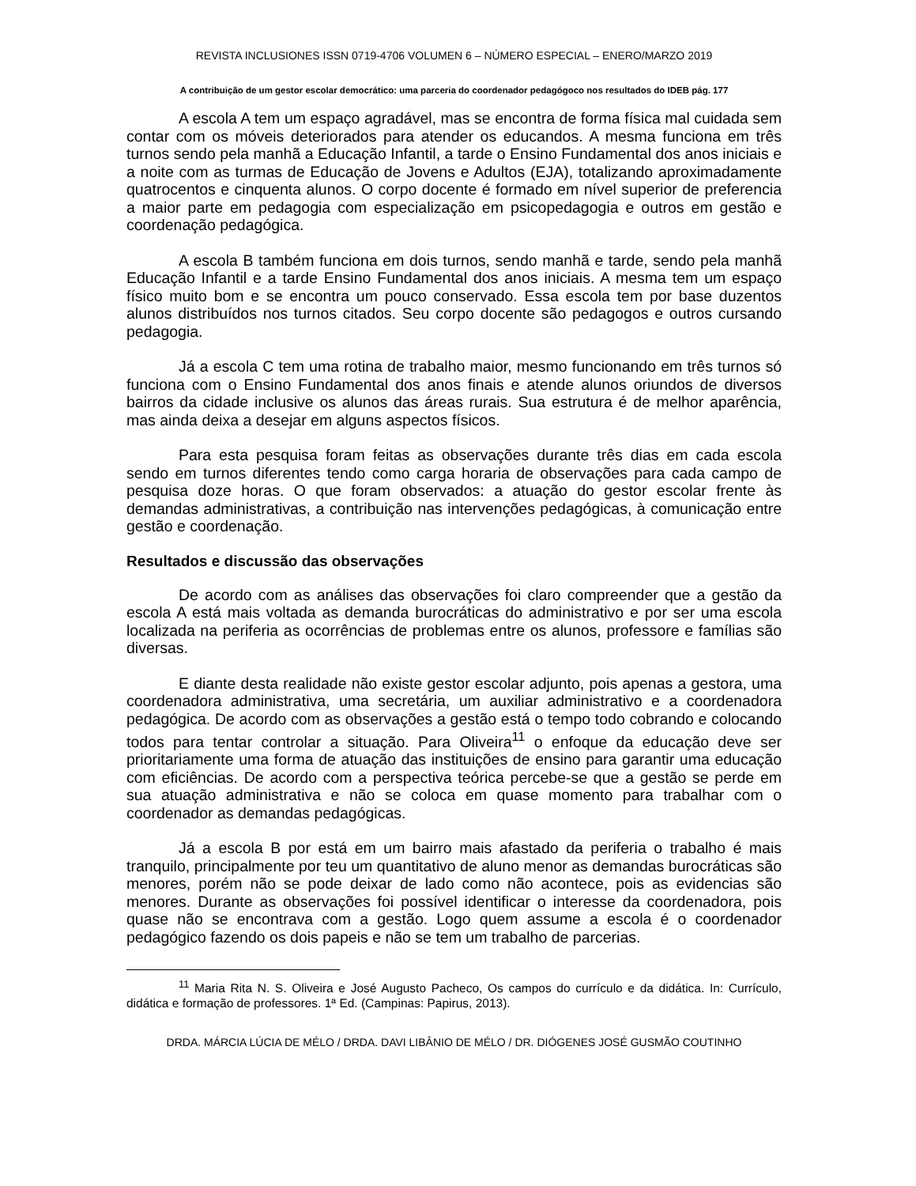REVISTA INCLUSIONES ISSN 0719-4706 VOLUMEN 6 – NÚMERO ESPECIAL – ENERO/MARZO 2019
A contribuição de um gestor escolar democrático: uma parceria do coordenador pedagógoco nos resultados do IDEB pág. 177
A escola A tem um espaço agradável, mas se encontra de forma física mal cuidada sem contar com os móveis deteriorados para atender os educandos. A mesma funciona em três turnos sendo pela manhã a Educação Infantil, a tarde o Ensino Fundamental dos anos iniciais e a noite com as turmas de Educação de Jovens e Adultos (EJA), totalizando aproximadamente quatrocentos e cinquenta alunos. O corpo docente é formado em nível superior de preferencia a maior parte em pedagogia com especialização em psicopedagogia e outros em gestão e coordenação pedagógica.
A escola B também funciona em dois turnos, sendo manhã e tarde, sendo pela manhã Educação Infantil e a tarde Ensino Fundamental dos anos iniciais. A mesma tem um espaço físico muito bom e se encontra um pouco conservado. Essa escola tem por base duzentos alunos distribuídos nos turnos citados. Seu corpo docente são pedagogos e outros cursando pedagogia.
Já a escola C tem uma rotina de trabalho maior, mesmo funcionando em três turnos só funciona com o Ensino Fundamental dos anos finais e atende alunos oriundos de diversos bairros da cidade inclusive os alunos das áreas rurais. Sua estrutura é de melhor aparência, mas ainda deixa a desejar em alguns aspectos físicos.
Para esta pesquisa foram feitas as observações durante três dias em cada escola sendo em turnos diferentes tendo como carga horaria de observações para cada campo de pesquisa doze horas. O que foram observados: a atuação do gestor escolar frente às demandas administrativas, a contribuição nas intervenções pedagógicas, à comunicação entre gestão e coordenação.
Resultados e discussão das observações
De acordo com as análises das observações foi claro compreender que a gestão da escola A está mais voltada as demanda burocráticas do administrativo e por ser uma escola localizada na periferia as ocorrências de problemas entre os alunos, professore e famílias são diversas.
E diante desta realidade não existe gestor escolar adjunto, pois apenas a gestora, uma coordenadora administrativa, uma secretária, um auxiliar administrativo e a coordenadora pedagógica. De acordo com as observações a gestão está o tempo todo cobrando e colocando todos para tentar controlar a situação. Para Oliveira<sup>11</sup> o enfoque da educação deve ser prioritariamente uma forma de atuação das instituições de ensino para garantir uma educação com eficiências. De acordo com a perspectiva teórica percebe-se que a gestão se perde em sua atuação administrativa e não se coloca em quase momento para trabalhar com o coordenador as demandas pedagógicas.
Já a escola B por está em um bairro mais afastado da periferia o trabalho é mais tranquilo, principalmente por teu um quantitativo de aluno menor as demandas burocráticas são menores, porém não se pode deixar de lado como não acontece, pois as evidencias são menores. Durante as observações foi possível identificar o interesse da coordenadora, pois quase não se encontrava com a gestão. Logo quem assume a escola é o coordenador pedagógico fazendo os dois papeis e não se tem um trabalho de parcerias.
<sup>11</sup> Maria Rita N. S. Oliveira e José Augusto Pacheco, Os campos do currículo e da didática. In: Currículo, didática e formação de professores. 1ª Ed. (Campinas: Papirus, 2013).
DRDA. MÁRCIA LÚCIA DE MÉLO / DRDA. DAVI LIBÂNIO DE MÉLO / DR. DIÓGENES JOSÉ GUSMÃO COUTINHO